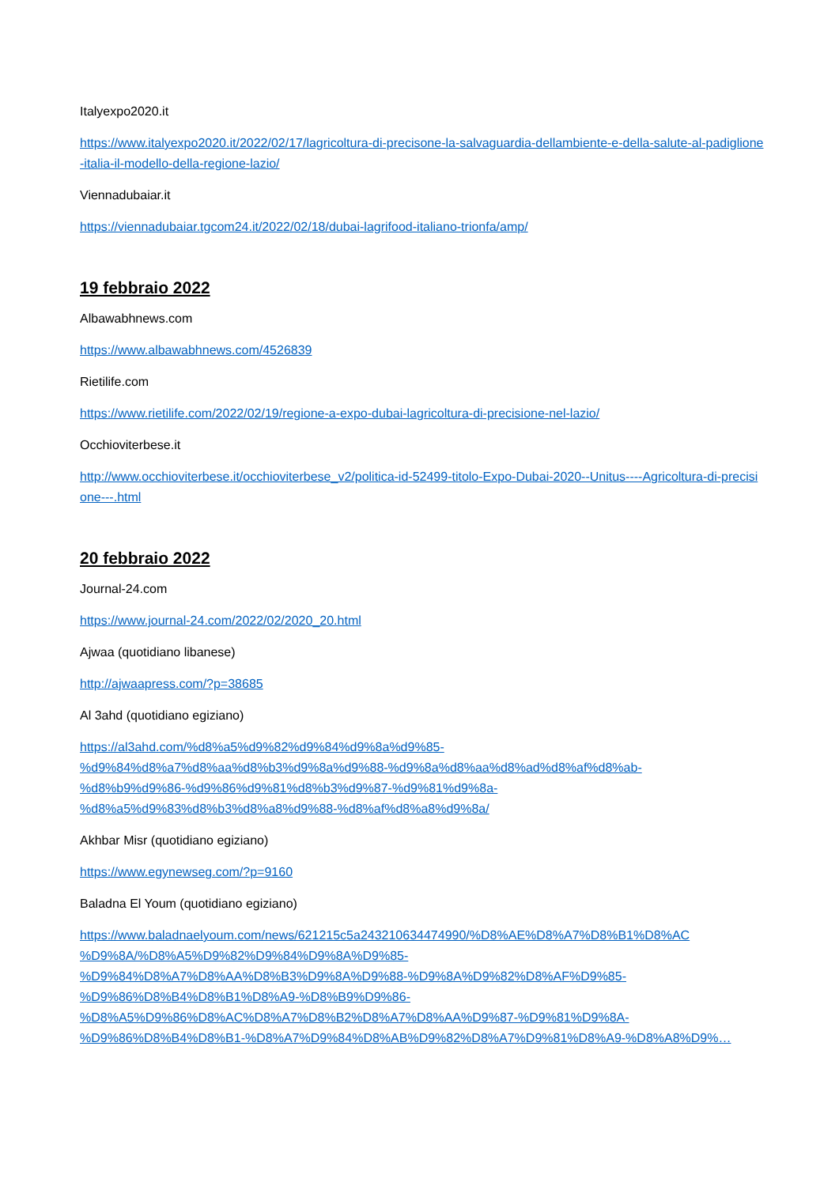Italyexpo2020.it
https://www.italyexpo2020.it/2022/02/17/lagricoltura-di-precisone-la-salvaguardia-dellambiente-e-della-salute-al-padiglione-italia-il-modello-della-regione-lazio/
Viennadubaiar.it
https://viennadubaiar.tgcom24.it/2022/02/18/dubai-lagrifood-italiano-trionfa/amp/
19 febbraio 2022
Albawabhnews.com
https://www.albawabhnews.com/4526839
Rietilife.com
https://www.rietilife.com/2022/02/19/regione-a-expo-dubai-lagricoltura-di-precisione-nel-lazio/
Occhioviterbese.it
http://www.occhioviterbese.it/occhioviterbese_v2/politica-id-52499-titolo-Expo-Dubai-2020--Unitus----Agricoltura-di-precisione---.html
20 febbraio 2022
Journal-24.com
https://www.journal-24.com/2022/02/2020_20.html
Ajwaa (quotidiano libanese)
http://ajwaapress.com/?p=38685
Al 3ahd (quotidiano egiziano)
https://al3ahd.com/%d8%a5%d9%82%d9%84%d9%8a%d9%85-
%d9%84%d8%a7%d8%aa%d8%b3%d9%8a%d9%88-%d9%8a%d8%aa%d8%ad%d8%af%d8%ab-
%d8%b9%d9%86-%d9%86%d9%81%d8%b3%d9%87-%d9%81%d9%8a-
%d8%a5%d9%83%d8%b3%d8%a8%d9%88-%d8%af%d8%a8%d9%8a/
Akhbar Misr (quotidiano egiziano)
https://www.egynewseg.com/?p=9160
Baladna El Youm (quotidiano egiziano)
https://www.baladnaelyoum.com/news/621215c5a243210634474990/%D8%AE%D8%A7%D8%B1%D8%AC
%D9%8A/%D8%A5%D9%82%D9%84%D9%8A%D9%85-
%D9%84%D8%A7%D8%AA%D8%B3%D9%8A%D9%88-%D9%8A%D9%82%D8%AF%D9%85-
%D9%86%D8%B4%D8%B1%D8%A9-%D8%B9%D9%86-
%D8%A5%D9%86%D8%AC%D8%A7%D8%B2%D8%A7%D8%AA%D9%87-%D9%81%D9%8A-
%D9%86%D8%B4%D8%B1-%D8%A7%D9%84%D8%AB%D9%82%D8%A7%D9%81%D8%A9-%D8%A8%D9%…